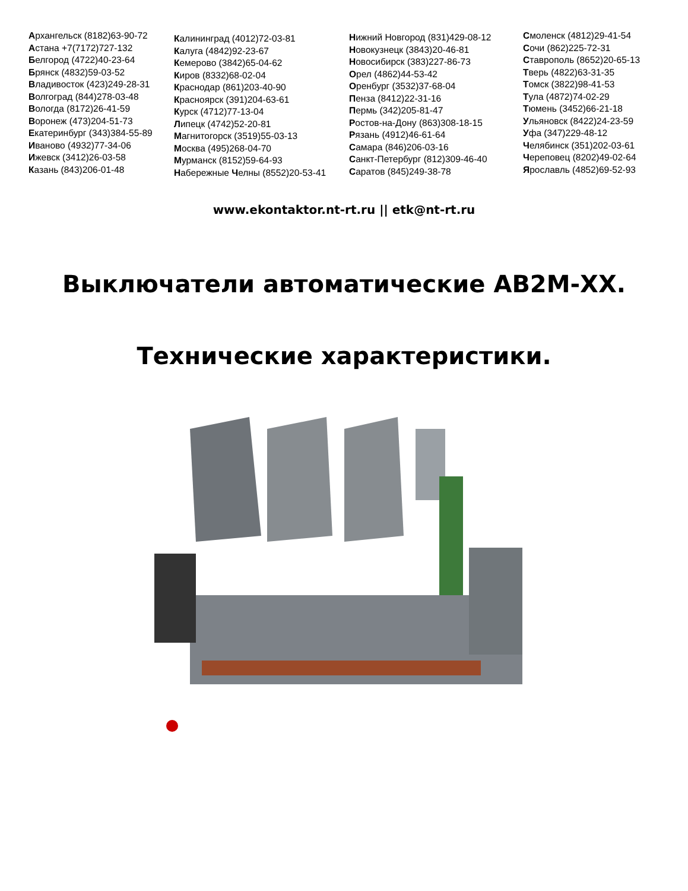Архангельск (8182)63-90-72
Астана +7(7172)727-132
Белгород (4722)40-23-64
Брянск (4832)59-03-52
Владивосток (423)249-28-31
Волгоград (844)278-03-48
Вологда (8172)26-41-59
Воронеж (473)204-51-73
Екатеринбург (343)384-55-89
Иваново (4932)77-34-06
Ижевск (3412)26-03-58
Казань (843)206-01-48
Калининград (4012)72-03-81
Калуга (4842)92-23-67
Кемерово (3842)65-04-62
Киров (8332)68-02-04
Краснодар (861)203-40-90
Красноярск (391)204-63-61
Курск (4712)77-13-04
Липецк (4742)52-20-81
Магнитогорск (3519)55-03-13
Москва (495)268-04-70
Мурманск (8152)59-64-93
Набережные Челны (8552)20-53-41
Нижний Новгород (831)429-08-12
Новокузнецк (3843)20-46-81
Новосибирск (383)227-86-73
Орел (4862)44-53-42
Оренбург (3532)37-68-04
Пенза (8412)22-31-16
Пермь (342)205-81-47
Ростов-на-Дону (863)308-18-15
Рязань (4912)46-61-64
Самара (846)206-03-16
Санкт-Петербург (812)309-46-40
Саратов (845)249-38-78
Смоленск (4812)29-41-54
Сочи (862)225-72-31
Ставрополь (8652)20-65-13
Тверь (4822)63-31-35
Томск (3822)98-41-53
Тула (4872)74-02-29
Тюмень (3452)66-21-18
Ульяновск (8422)24-23-59
Уфа (347)229-48-12
Челябинск (351)202-03-61
Череповец (8202)49-02-64
Ярославль (4852)69-52-93
www.ekontaktor.nt-rt.ru || etk@nt-rt.ru
Выключатели автоматические АВ2М-ХХ.
Технические характеристики.